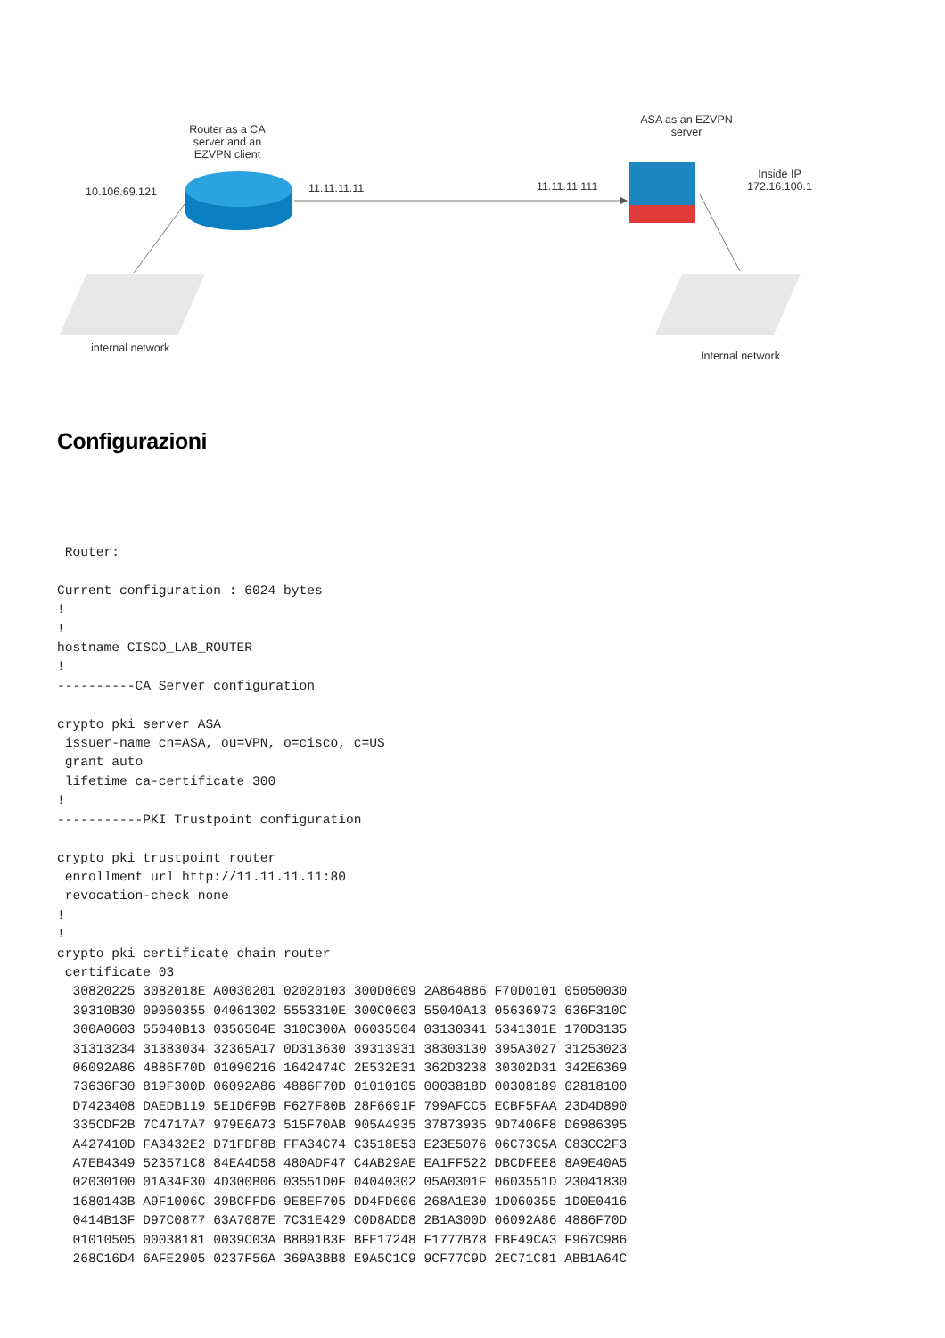Router as a CA server and an EZVPN client
10.106.69.121 11.11.11.11 11.11.11.111
ASA as an EZVPN server
Inside IP
172.16.100.1
internal network
Internal network
Configurazioni
 Router:

Current configuration : 6024 bytes
!
!
hostname CISCO_LAB_ROUTER
!
----------CA Server configuration

crypto pki server ASA
 issuer-name cn=ASA, ou=VPN, o=cisco, c=US
 grant auto
 lifetime ca-certificate 300
!
-----------PKI Trustpoint configuration

crypto pki trustpoint router
 enrollment url http://11.11.11.11:80
 revocation-check none
!
!
crypto pki certificate chain router
 certificate 03
  30820225 3082018E A0030201 02020103 300D0609 2A864886 F70D0101 05050030
  39310B30 09060355 04061302 5553310E 300C0603 55040A13 05636973 636F310C
  300A0603 55040B13 0356504E 310C300A 06035504 03130341 5341301E 170D3135
  31313234 31383034 32365A17 0D313630 39313931 38303130 395A3027 31253023
  06092A86 4886F70D 01090216 1642474C 2E532E31 362D3238 30302D31 342E6369
  73636F30 819F300D 06092A86 4886F70D 01010105 0003818D 00308189 02818100
  D7423408 DAEDB119 5E1D6F9B F627F80B 28F6691F 799AFCC5 ECBF5FAA 23D4D890
  335CDF2B 7C4717A7 979E6A73 515F70AB 905A4935 37873935 9D7406F8 D6986395
  A427410D FA3432E2 D71FDF8B FFA34C74 C3518E53 E23E5076 06C73C5A C83CC2F3
  A7EB4349 523571C8 84EA4D58 480ADF47 C4AB29AE EA1FF522 DBCDFEE8 8A9E40A5
  02030100 01A34F30 4D300B06 03551D0F 04040302 05A0301F 0603551D 23041830
  1680143B A9F1006C 39BCFFD6 9E8EF705 DD4FD606 268A1E30 1D060355 1D0E0416
  0414B13F D97C0877 63A7087E 7C31E429 C0D8ADD8 2B1A300D 06092A86 4886F70D
  01010505 00038181 0039C03A B8B91B3F BFE17248 F1777B78 EBF49CA3 F967C986
  268C16D4 6AFE2905 0237F56A 369A3BB8 E9A5C1C9 9CF77C9D 2EC71C81 ABB1A64C